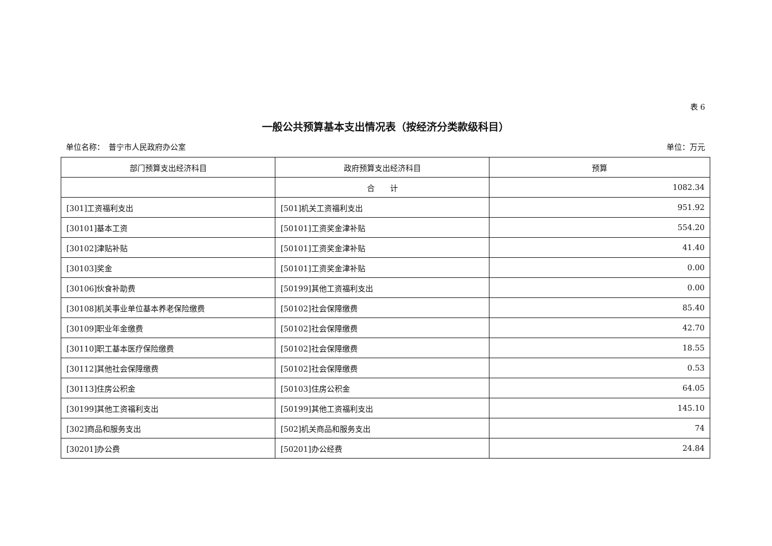表 6
一般公共预算基本支出情况表（按经济分类款级科目）
单位名称：　普宁市人民政府办公室 单位：万元
| 部门预算支出经济科目 | 政府预算支出经济科目 | 预算 |
| --- | --- | --- |
| | 合 计 | 1082.34 |
| [301]工资福利支出 | [501]机关工资福利支出 | 951.92 |
| [30101]基本工资 | [50101]工资奖金津补贴 | 554.20 |
| [30102]津贴补贴 | [50101]工资奖金津补贴 | 41.40 |
| [30103]奖金 | [50101]工资奖金津补贴 | 0.00 |
| [30106]伙食补助费 | [50199]其他工资福利支出 | 0.00 |
| [30108]机关事业单位基本养老保险缴费 | [50102]社会保障缴费 | 85.40 |
| [30109]职业年金缴费 | [50102]社会保障缴费 | 42.70 |
| [30110]职工基本医疗保险缴费 | [50102]社会保障缴费 | 18.55 |
| [30112]其他社会保障缴费 | [50102]社会保障缴费 | 0.53 |
| [30113]住房公积金 | [50103]住房公积金 | 64.05 |
| [30199]其他工资福利支出 | [50199]其他工资福利支出 | 145.10 |
| [302]商品和服务支出 | [502]机关商品和服务支出 | 74 |
| [30201]办公费 | [50201]办公经费 | 24.84 |